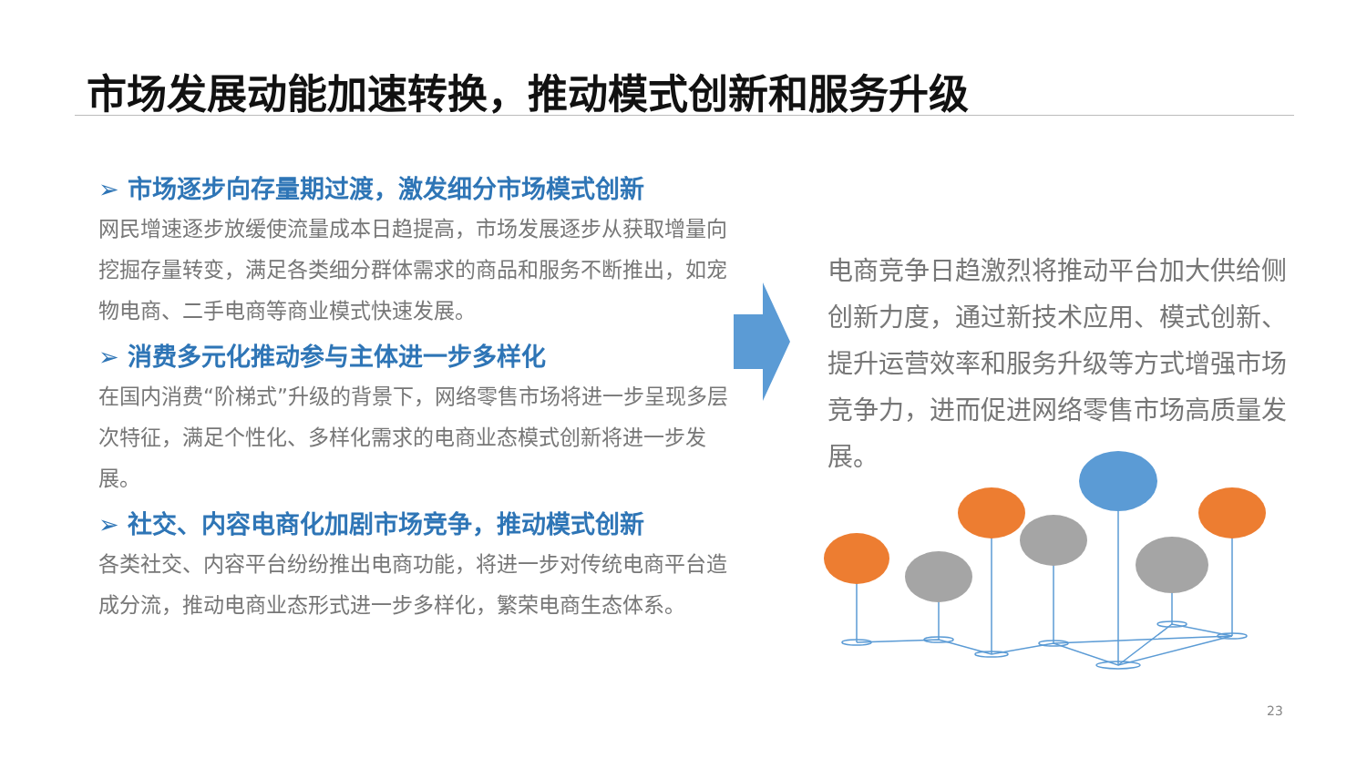市场发展动能加速转换，推动模式创新和服务升级
➢ 市场逐步向存量期过渡，激发细分市场模式创新
网民增速逐步放缓使流量成本日趋提高，市场发展逐步从获取增量向挖掘存量转变，满足各类细分群体需求的商品和服务不断推出，如宠物电商、二手电商等商业模式快速发展。
➢ 消费多元化推动参与主体进一步多样化
在国内消费“阶梯式”升级的背景下，网络零售市场将进一步呈现多层次特征，满足个性化、多样化需求的电商业态模式创新将进一步发展。
➢ 社交、内容电商化加剧市场竞争，推动模式创新
各类社交、内容平台纷纷推出电商功能，将进一步对传统电商平台造成分流，推动电商业态形式进一步多样化，繁荣电商生态体系。
电商竞争日趋激烈将推动平台加大供给侧创新力度，通过新技术应用、模式创新、提升运营效率和服务升级等方式增强市场竞争力，进而促进网络零售市场高质量发展。
23